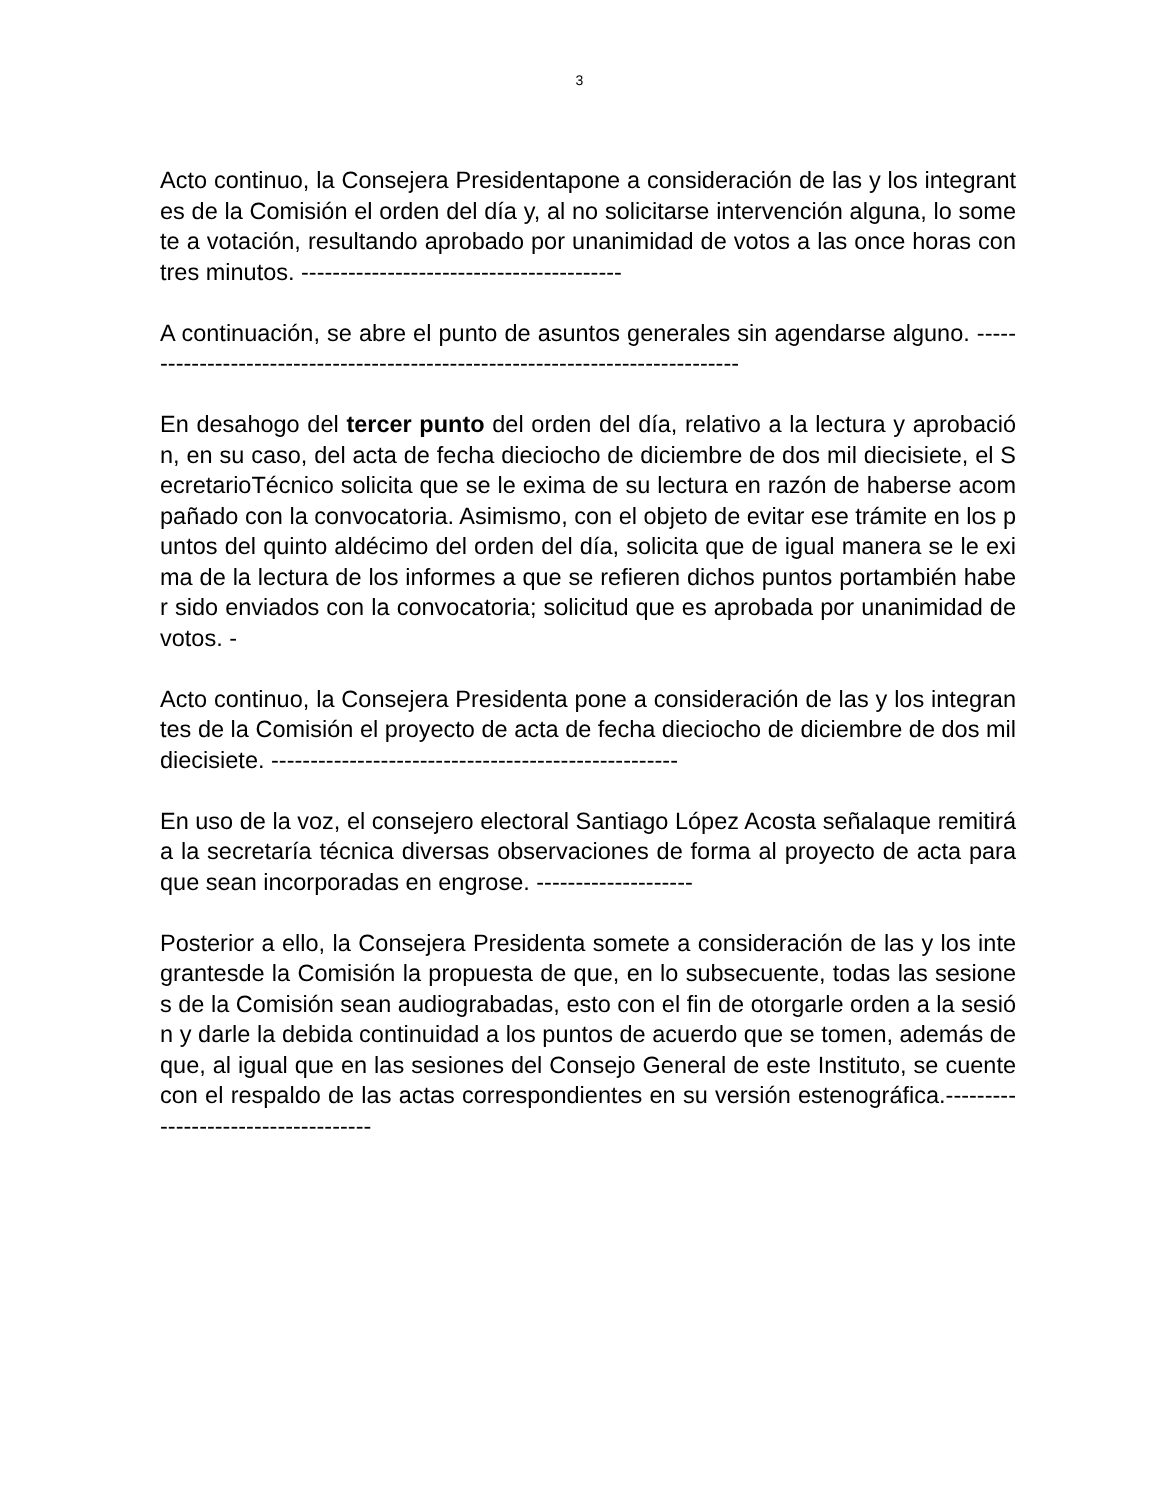3
Acto continuo, la Consejera Presidentapone a consideración de las y los integrantes de la Comisión el orden del día y, al no solicitarse intervención alguna, lo somete a votación, resultando aprobado por unanimidad de votos a las once horas con tres minutos. -----------------------------------------
A continuación, se abre el punto de asuntos generales sin agendarse alguno. -------------------------------------------------------------------------------
En desahogo del tercer punto del orden del día, relativo a la lectura y aprobación, en su caso, del acta de fecha dieciocho de diciembre de dos mil diecisiete, el SecretarioTécnico solicita que se le exima de su lectura en razón de haberse acompañado con la convocatoria. Asimismo, con el objeto de evitar ese trámite en los puntos del quinto aldécimo del orden del día, solicita que de igual manera se le exima de la lectura de los informes a que se refieren dichos puntos portambién haber sido enviados con la convocatoria; solicitud que es aprobada por unanimidad de votos. -
Acto continuo, la Consejera Presidenta pone a consideración de las y los integrantes de la Comisión el proyecto de acta de fecha dieciocho de diciembre de dos mil diecisiete. ----------------------------------------------------
En uso de la voz, el consejero electoral Santiago López Acosta señalaque remitirá a la secretaría técnica diversas observaciones de forma al proyecto de acta para que sean incorporadas en engrose. --------------------
Posterior a ello, la Consejera Presidenta somete a consideración de las y los integrantesde la Comisión la propuesta de que, en lo subsecuente, todas las sesiones de la Comisión sean audiograbadas, esto con el fin de otorgarle orden a la sesión y darle la debida continuidad a los puntos de acuerdo que se tomen, además de que, al igual que en las sesiones del Consejo General de este Instituto, se cuente con el respaldo de las actas correspondientes en su versión estenográfica.------------------------------------